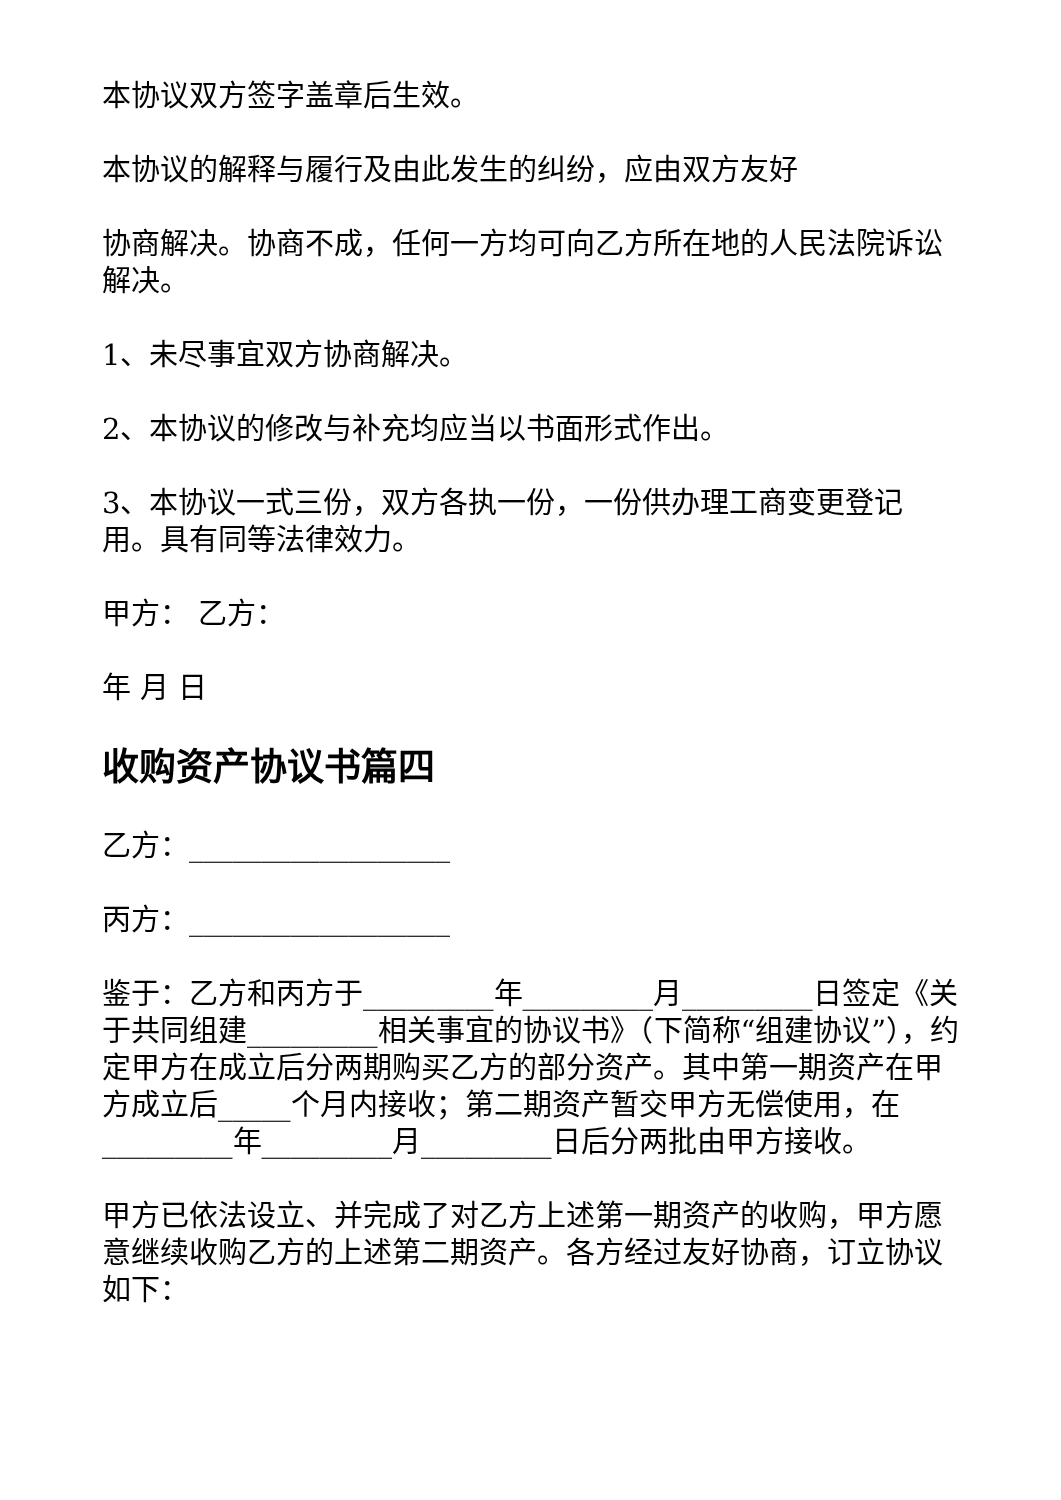本协议双方签字盖章后生效。
本协议的解释与履行及由此发生的纠纷，应由双方友好
协商解决。协商不成，任何一方均可向乙方所在地的人民法院诉讼解决。
1、未尽事宜双方协商解决。
2、本协议的修改与补充均应当以书面形式作出。
3、本协议一式三份，双方各执一份，一份供办理工商变更登记用。具有同等法律效力。
甲方： 乙方：
年 月 日
收购资产协议书篇四
乙方：__________________
丙方：__________________
鉴于：乙方和丙方于_________年_________月_________日签定《关于共同组建_________相关事宜的协议书》（下简称“组建协议”），约定甲方在成立后分两期购买乙方的部分资产。其中第一期资产在甲方成立后_____个月内接收；第二期资产暂交甲方无偿使用，在_________年_________月_________日后分两批由甲方接收。
甲方已依法设立、并完成了对乙方上述第一期资产的收购，甲方愿意继续收购乙方的上述第二期资产。各方经过友好协商，订立协议如下：